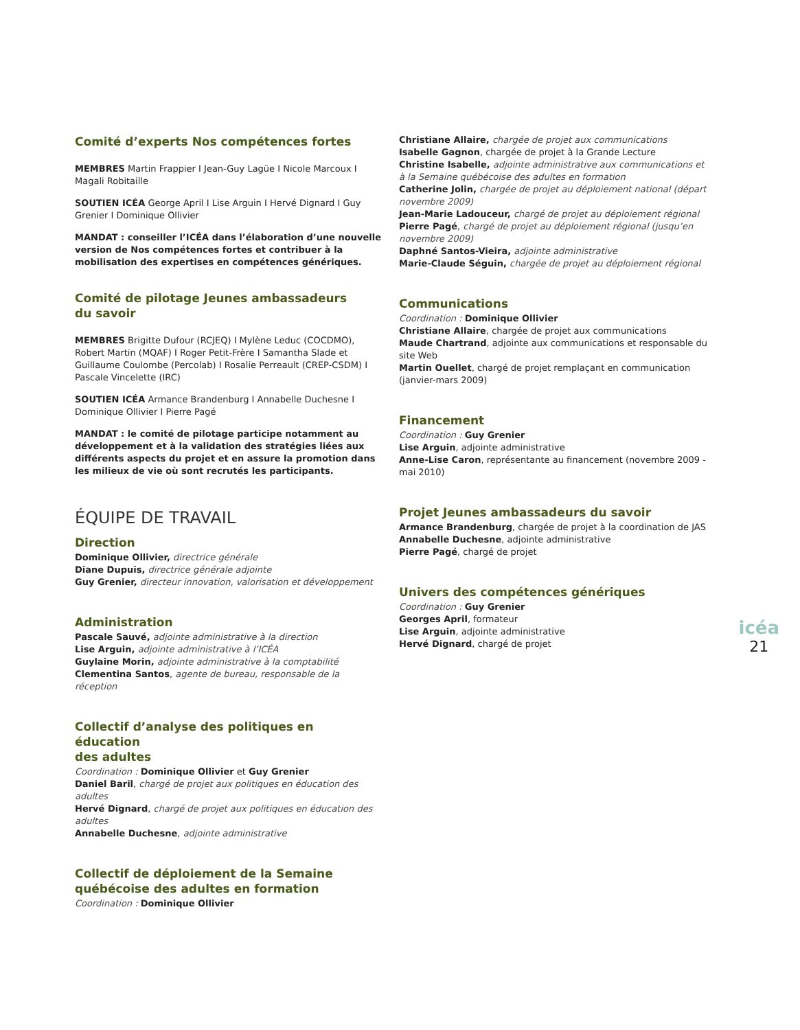Comité d’experts Nos compétences fortes
MEMBRES Martin Frappier I Jean-Guy Lagüe I Nicole Marcoux I Magali Robitaille
SOUTIEN ICÉA George April I Lise Arguin I Hervé Dignard I Guy Grenier I Dominique Ollivier
MANDAT : conseiller l’ICÉA dans l’élaboration d’une nouvelle version de Nos compétences fortes et contribuer à la mobilisation des expertises en compétences génériques.
Comité de pilotage Jeunes ambassadeurs
du savoir
MEMBRES Brigitte Dufour (RCJEQ) I Mylène Leduc (COCDMO), Robert Martin (MQAF) I Roger Petit-Frère I Samantha Slade et Guillaume Coulombe (Percolab) I Rosalie Perreault (CREP-CSDM) I Pascale Vincelette (IRC)
SOUTIEN ICÉA Armance Brandenburg I Annabelle Duchesne I Dominique Ollivier I Pierre Pagé
MANDAT : le comité de pilotage participe notamment au développement et à la validation des stratégies liées aux différents aspects du projet et en assure la promotion dans les milieux de vie où sont recrutés les participants.
ÉQUIPE DE TRAVAIL
Direction
Dominique Ollivier, directrice générale
Diane Dupuis, directrice générale adjointe
Guy Grenier, directeur innovation, valorisation et développement
Administration
Pascale Sauvé, adjointe administrative à la direction
Lise Arguin, adjointe administrative à l’ICÉA
Guylaine Morin, adjointe administrative à la comptabilité
Clementina Santos, agente de bureau, responsable de la réception
Collectif d’analyse des politiques en éducation
des adultes
Coordination : Dominique Ollivier et Guy Grenier
Daniel Baril, chargé de projet aux politiques en éducation des adultes
Hervé Dignard, chargé de projet aux politiques en éducation des adultes
Annabelle Duchesne, adjointe administrative
Collectif de déploiement de la Semaine québécoise des adultes en formation
Coordination : Dominique Ollivier
Christiane Allaire, chargée de projet aux communications
Isabelle Gagnon, chargée de projet à la Grande Lecture
Christine Isabelle, adjointe administrative aux communications et à la Semaine québécoise des adultes en formation
Catherine Jolin, chargée de projet au déploiement national (départ novembre 2009)
Jean-Marie Ladouceur, chargé de projet au déploiement régional
Pierre Pagé, chargé de projet au déploiement régional (jusqu’en novembre 2009)
Daphné Santos-Vieira, adjointe administrative
Marie-Claude Séguin, chargée de projet au déploiement régional
Communications
Coordination : Dominique Ollivier
Christiane Allaire, chargée de projet aux communications
Maude Chartrand, adjointe aux communications et responsable du site Web
Martin Ouellet, chargé de projet remplaçant en communication (janvier-mars 2009)
Financement
Coordination : Guy Grenier
Lise Arguin, adjointe administrative
Anne-Lise Caron, représentante au financement (novembre 2009 - mai 2010)
Projet Jeunes ambassadeurs du savoir
Armance Brandenburg, chargée de projet à la coordination de JAS
Annabelle Duchesne, adjointe administrative
Pierre Pagé, chargé de projet
Univers des compétences génériques
Coordination : Guy Grenier
Georges April, formateur
Lise Arguin, adjointe administrative
Hervé Dignard, chargé de projet
icéa
21